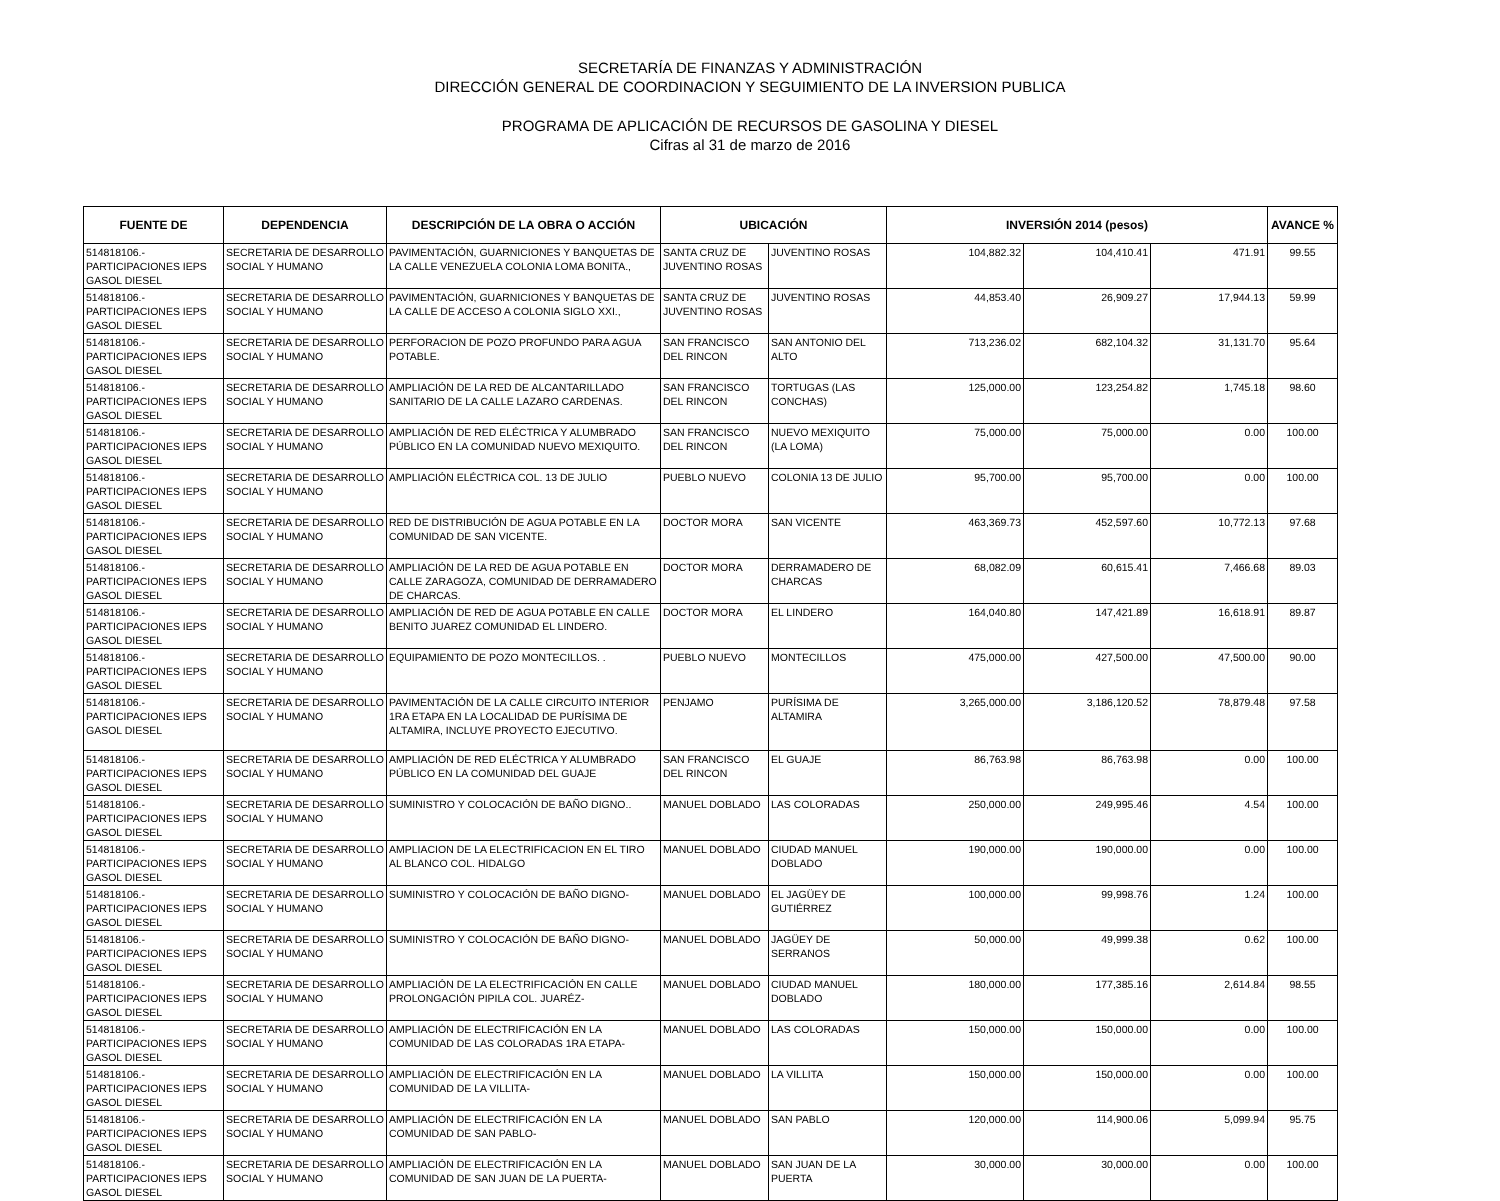SECRETARÍA DE FINANZAS Y ADMINISTRACIÓN
DIRECCIÓN GENERAL DE COORDINACION Y SEGUIMIENTO DE LA INVERSION PUBLICA
PROGRAMA DE APLICACIÓN DE RECURSOS DE GASOLINA Y DIESEL
Cifras al 31 de marzo de 2016
| FUENTE DE | DEPENDENCIA | DESCRIPCIÓN DE LA OBRA O ACCIÓN | UBICACIÓN | | INVERSIÓN 2014 (pesos) | | | AVANCE % |
| --- | --- | --- | --- | --- | --- | --- | --- | --- |
| 514818106.- PARTICIPACIONES IEPS GASOL DIESEL | SECRETARIA DE DESARROLLO SOCIAL Y HUMANO | PAVIMENTACIÓN, GUARNICIONES Y BANQUETAS DE LA CALLE VENEZUELA COLONIA LOMA BONITA., | SANTA CRUZ DE JUVENTINO ROSAS | JUVENTINO ROSAS | 104,882.32 | 104,410.41 | 471.91 | 99.55 |
| 514818106.- PARTICIPACIONES IEPS GASOL DIESEL | SECRETARIA DE DESARROLLO SOCIAL Y HUMANO | PAVIMENTACIÓN, GUARNICIONES Y BANQUETAS DE LA CALLE DE ACCESO A COLONIA SIGLO XXI., | SANTA CRUZ DE JUVENTINO ROSAS | JUVENTINO ROSAS | 44,853.40 | 26,909.27 | 17,944.13 | 59.99 |
| 514818106.- PARTICIPACIONES IEPS GASOL DIESEL | SECRETARIA DE DESARROLLO SOCIAL Y HUMANO | PERFORACION DE POZO PROFUNDO PARA AGUA POTABLE. | SAN FRANCISCO DEL RINCON | SAN ANTONIO DEL ALTO | 713,236.02 | 682,104.32 | 31,131.70 | 95.64 |
| 514818106.- PARTICIPACIONES IEPS GASOL DIESEL | SECRETARIA DE DESARROLLO SOCIAL Y HUMANO | AMPLIACIÓN DE LA RED DE ALCANTARILLADO SANITARIO DE LA CALLE LAZARO CARDENAS. | SAN FRANCISCO DEL RINCON | TORTUGAS (LAS CONCHAS) | 125,000.00 | 123,254.82 | 1,745.18 | 98.60 |
| 514818106.- PARTICIPACIONES IEPS GASOL DIESEL | SECRETARIA DE DESARROLLO SOCIAL Y HUMANO | AMPLIACIÓN DE RED ELÉCTRICA Y ALUMBRADO PÚBLICO EN LA COMUNIDAD NUEVO MEXIQUITO. | SAN FRANCISCO DEL RINCON | NUEVO MEXIQUITO (LA LOMA) | 75,000.00 | 75,000.00 | 0.00 | 100.00 |
| 514818106.- PARTICIPACIONES IEPS GASOL DIESEL | SECRETARIA DE DESARROLLO SOCIAL Y HUMANO | AMPLIACIÓN ELÉCTRICA COL. 13 DE JULIO | PUEBLO NUEVO | COLONIA 13 DE JULIO | 95,700.00 | 95,700.00 | 0.00 | 100.00 |
| 514818106.- PARTICIPACIONES IEPS GASOL DIESEL | SECRETARIA DE DESARROLLO SOCIAL Y HUMANO | RED DE DISTRIBUCIÓN DE AGUA POTABLE EN LA COMUNIDAD DE SAN VICENTE. | DOCTOR MORA | SAN VICENTE | 463,369.73 | 452,597.60 | 10,772.13 | 97.68 |
| 514818106.- PARTICIPACIONES IEPS GASOL DIESEL | SECRETARIA DE DESARROLLO SOCIAL Y HUMANO | AMPLIACIÓN DE LA RED DE AGUA POTABLE EN CALLE ZARAGOZA, COMUNIDAD DE DERRAMADERO DE CHARCAS. | DOCTOR MORA | DERRAMADERO DE CHARCAS | 68,082.09 | 60,615.41 | 7,466.68 | 89.03 |
| 514818106.- PARTICIPACIONES IEPS GASOL DIESEL | SECRETARIA DE DESARROLLO SOCIAL Y HUMANO | AMPLIACIÓN DE RED DE AGUA POTABLE EN CALLE BENITO JUAREZ COMUNIDAD EL LINDERO. | DOCTOR MORA | EL LINDERO | 164,040.80 | 147,421.89 | 16,618.91 | 89.87 |
| 514818106.- PARTICIPACIONES IEPS GASOL DIESEL | SECRETARIA DE DESARROLLO SOCIAL Y HUMANO | EQUIPAMIENTO DE POZO MONTECILLOS. . | PUEBLO NUEVO | MONTECILLOS | 475,000.00 | 427,500.00 | 47,500.00 | 90.00 |
| 514818106.- PARTICIPACIONES IEPS GASOL DIESEL | SECRETARIA DE DESARROLLO SOCIAL Y HUMANO | PAVIMENTACIÓN DE LA CALLE CIRCUITO INTERIOR 1RA ETAPA EN LA LOCALIDAD DE PURÍSIMA DE ALTAMIRA, INCLUYE PROYECTO EJECUTIVO. | PENJAMO | PURÍSIMA DE ALTAMIRA | 3,265,000.00 | 3,186,120.52 | 78,879.48 | 97.58 |
| 514818106.- PARTICIPACIONES IEPS GASOL DIESEL | SECRETARIA DE DESARROLLO SOCIAL Y HUMANO | AMPLIACIÓN DE RED ELÉCTRICA Y ALUMBRADO PÚBLICO EN LA COMUNIDAD DEL GUAJE | SAN FRANCISCO DEL RINCON | EL GUAJE | 86,763.98 | 86,763.98 | 0.00 | 100.00 |
| 514818106.- PARTICIPACIONES IEPS GASOL DIESEL | SECRETARIA DE DESARROLLO SOCIAL Y HUMANO | SUMINISTRO Y COLOCACIÓN DE BAÑO DIGNO.. | MANUEL DOBLADO | LAS COLORADAS | 250,000.00 | 249,995.46 | 4.54 | 100.00 |
| 514818106.- PARTICIPACIONES IEPS GASOL DIESEL | SECRETARIA DE DESARROLLO SOCIAL Y HUMANO | AMPLIACION DE LA ELECTRIFICACION EN EL TIRO AL BLANCO COL. HIDALGO | MANUEL DOBLADO | CIUDAD MANUEL DOBLADO | 190,000.00 | 190,000.00 | 0.00 | 100.00 |
| 514818106.- PARTICIPACIONES IEPS GASOL DIESEL | SECRETARIA DE DESARROLLO SOCIAL Y HUMANO | SUMINISTRO Y COLOCACIÓN DE BAÑO DIGNO- | MANUEL DOBLADO | EL JAGÜEY DE GUTIÉRREZ | 100,000.00 | 99,998.76 | 1.24 | 100.00 |
| 514818106.- PARTICIPACIONES IEPS GASOL DIESEL | SECRETARIA DE DESARROLLO SOCIAL Y HUMANO | SUMINISTRO Y COLOCACIÓN DE BAÑO DIGNO- | MANUEL DOBLADO | JAGÜEY DE SERRANOS | 50,000.00 | 49,999.38 | 0.62 | 100.00 |
| 514818106.- PARTICIPACIONES IEPS GASOL DIESEL | SECRETARIA DE DESARROLLO SOCIAL Y HUMANO | AMPLIACIÓN DE LA ELECTRIFICACIÓN EN CALLE PROLONGACIÓN PIPILA COL. JUARÉZ- | MANUEL DOBLADO | CIUDAD MANUEL DOBLADO | 180,000.00 | 177,385.16 | 2,614.84 | 98.55 |
| 514818106.- PARTICIPACIONES IEPS GASOL DIESEL | SECRETARIA DE DESARROLLO SOCIAL Y HUMANO | AMPLIACIÓN DE ELECTRIFICACIÓN EN LA COMUNIDAD DE LAS COLORADAS 1RA ETAPA- | MANUEL DOBLADO | LAS COLORADAS | 150,000.00 | 150,000.00 | 0.00 | 100.00 |
| 514818106.- PARTICIPACIONES IEPS GASOL DIESEL | SECRETARIA DE DESARROLLO SOCIAL Y HUMANO | AMPLIACIÓN DE ELECTRIFICACIÓN EN LA COMUNIDAD DE LA VILLITA- | MANUEL DOBLADO | LA VILLITA | 150,000.00 | 150,000.00 | 0.00 | 100.00 |
| 514818106.- PARTICIPACIONES IEPS GASOL DIESEL | SECRETARIA DE DESARROLLO SOCIAL Y HUMANO | AMPLIACIÓN DE ELECTRIFICACIÓN EN LA COMUNIDAD DE SAN PABLO- | MANUEL DOBLADO | SAN PABLO | 120,000.00 | 114,900.06 | 5,099.94 | 95.75 |
| 514818106.- PARTICIPACIONES IEPS GASOL DIESEL | SECRETARIA DE DESARROLLO SOCIAL Y HUMANO | AMPLIACIÓN DE ELECTRIFICACIÓN EN LA COMUNIDAD DE SAN JUAN DE LA PUERTA- | MANUEL DOBLADO | SAN JUAN DE LA PUERTA | 30,000.00 | 30,000.00 | 0.00 | 100.00 |